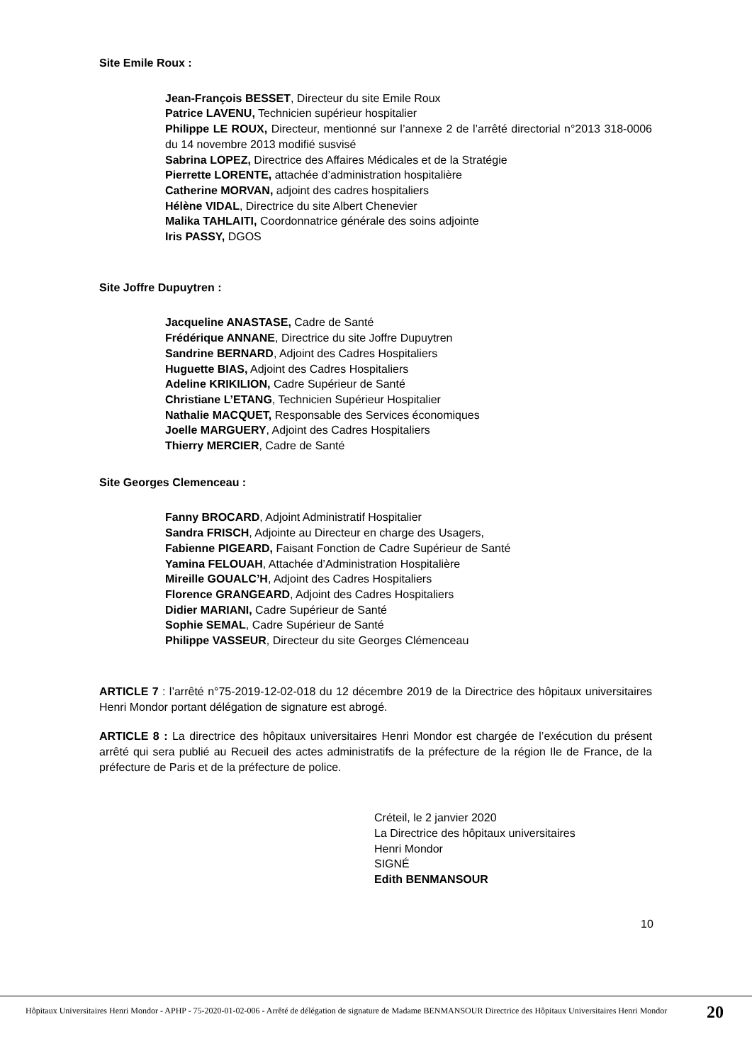Site Emile Roux :
Jean-François BESSET, Directeur du site Emile Roux
Patrice LAVENU, Technicien supérieur hospitalier
Philippe LE ROUX, Directeur, mentionné sur l’annexe 2 de l’arrêté directorial n°2013 318-0006 du 14 novembre 2013 modifié susvisé
Sabrina LOPEZ, Directrice des Affaires Médicales et de la Stratégie
Pierrette LORENTE, attachée d’administration hospitalière
Catherine MORVAN, adjoint des cadres hospitaliers
Hélène VIDAL, Directrice du site Albert Chenevier
Malika TAHLAITI, Coordonnatrice générale des soins adjointe
Iris PASSY, DGOS
Site Joffre Dupuytren :
Jacqueline ANASTASE, Cadre de Santé
Frédérique ANNANE, Directrice du site Joffre Dupuytren
Sandrine BERNARD, Adjoint des Cadres Hospitaliers
Huguette BIAS, Adjoint des Cadres Hospitaliers
Adeline KRIKILION, Cadre Supérieur de Santé
Christiane L’ETANG, Technicien Supérieur Hospitalier
Nathalie MACQUET, Responsable des Services économiques
Joelle MARGUERY, Adjoint des Cadres Hospitaliers
Thierry MERCIER, Cadre de Santé
Site Georges Clemenceau :
Fanny BROCARD, Adjoint Administratif Hospitalier
Sandra FRISCH, Adjointe au Directeur en charge des Usagers,
Fabienne PIGEARD, Faisant Fonction de Cadre Supérieur de Santé
Yamina FELOUAH, Attachée d’Administration Hospitalière
Mireille GOUALC’H, Adjoint des Cadres Hospitaliers
Florence GRANGEARD, Adjoint des Cadres Hospitaliers
Didier MARIANI, Cadre Supérieur de Santé
Sophie SEMAL, Cadre Supérieur de Santé
Philippe VASSEUR, Directeur du site Georges Clémenceau
ARTICLE 7 : l’arrêté n°75-2019-12-02-018 du 12 décembre 2019 de la Directrice des hôpitaux universitaires Henri Mondor portant délégation de signature est abrogé.
ARTICLE 8 : La directrice des hôpitaux universitaires Henri Mondor est chargée de l’exécution du présent arrêté qui sera publié au Recueil des actes administratifs de la préfecture de la région Ile de France, de la préfecture de Paris et de la préfecture de police.
Créteil, le 2 janvier 2020
La Directrice des hôpitaux universitaires
Henri Mondor
SIGNÉ
Edith BENMANSOUR
10
Hôpitaux Universitaires Henri Mondor - APHP - 75-2020-01-02-006 - Arrêté de délégation de signature de Madame BENMANSOUR Directrice des Hôpitaux Universitaires Henri Mondor
20